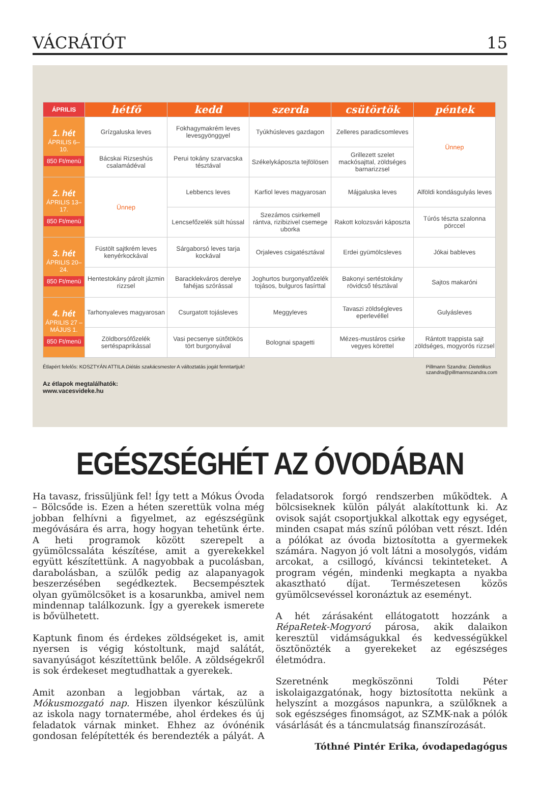VÁCRÁTÓT 15
| ÁPRILIS | hétfő | kedd | szerda | csütörtök | péntek |
| --- | --- | --- | --- | --- | --- |
| 1. hét ÁPRILIS 6–10. 850 Ft/menü | Grízgaluska leves | Fokhagymakrém leves levesgyönggyel | Tyúkhúsleves gazdagon | Zelleres paradicsomleves | Ünnep |
| | Bácskai Rizseshús csalamádéval | Perui tokány szarvacska tésztával | Székelykáposzta tejfölösen | Grillezett szelet mackósajttal, zöldséges barnarizzsel | |
| 2. hét ÁPRILIS 13–17. 850 Ft/menü | Ünnep | Lebbencs leves | Karfiol leves magyarosan | Májgaluska leves | Alföldi kondásgulyás leves |
| | | Lencsefőzelék sült hússal | Szezámos csirkemell rántva, rizibizivel csemege uborka | Rakott kolozsvári káposzta | Túrós tészta szalonna pörccel |
| 3. hét ÁPRILIS 20–24. 850 Ft/menü | Füstölt sajtkrém leves kenyérkockával | Sárgaborsó leves tarja kockával | Orjaleves csigatésztával | Erdei gyümölcsleves | Jókai bableves |
| | Hentestokány párolt jázmin rizzsel | Baracklekváros derelye fahéjas szórással | Joghurtos burgonyafőzelék tojásos, bulguros fasírttal | Bakonyi sertéstokány rövidcső tésztával | Sajtos makaróni |
| 4. hét ÁPRILIS 27 – MÁJUS 1. 850 Ft/menü | Tarhonyaleves magyarosan | Csurgatott tojásleves | Meggyleves | Tavaszi zöldségleves eperlevéllel | Gulyásleves |
| | Zöldborsófőzelék sertéspaprikással | Vasi pecsenye sütőtökös tört burgonyával | Bolognai spagetti | Mézes-mustáros csirke vegyes körettel | Rántott trappista sajt zöldséges, mogyorós rizzsel |
Étlapért felelős: KOSZTYÁN ATTILA Diétás szakácsmester A változtatás jogát fenntartjuk! Pillmann Szandra: Dietetikus
szandra@pillmannszandra.com
Az étlapok megtalálhatók:
www.vacesvideke.hu
EGÉSZSÉGHÉT AZ ÓVODÁBAN
Ha tavasz, frissüljünk fel! Így tett a Mókus Óvoda – Bölcsőde is. Ezen a héten szerettük volna még jobban felhívni a figyelmet, az egészségünk megóvására és arra, hogy hogyan tehetünk érte. A heti programok között szerepelt a gyümölcssaláta készítése, amit a gyerekekkel együtt készítettünk. A nagyobbak a pucolásban, darabolásban, a szülők pedig az alapanyagok beszerzésében segédkeztek. Becsempésztek olyan gyümölcsöket is a kosarunkba, amivel nem mindennap találkozunk. Így a gyerekek ismerete is bővülhetett.
Kaptunk finom és érdekes zöldségeket is, amit nyersen is végig kóstoltunk, majd salátát, savanyúságot készítettünk belőle. A zöldségekről is sok érdekeset megtudhattak a gyerekek.
Amit azonban a legjobban vártak, az a Mókusmozgató nap. Hiszen ilyenkor készülünk az iskola nagy tornatermébe, ahol érdekes és új feladatok várnak minket. Ehhez az óvónénik gondosan felépítették és berendezték a pályát. A feladatsorok forgó rendszerben működtek. A bölcsiseknek külön pályát alakítottunk ki. Az ovisok saját csoportjukkal alkottak egy egységet, minden csapat más színű pólóban vett részt. Idén a pólókat az óvoda biztosította a gyermekek számára. Nagyon jó volt látni a mosolygós, vidám arcokat, a csillogó, kíváncsi tekinteteket. A program végén, mindenki megkapta a nyakba akasztható díjat. Természetesen közös gyümölcsevéssel koronáztuk az eseményt.
A hét zárásaként ellátogatott hozzánk a RépaRetek-Mogyoró párosa, akik dalaikon keresztül vidámságukkal és kedvességükkel ösztönözték a gyerekeket az egészséges életmódra.
Szeretnénk megköszönni Toldi Péter iskolaigazgatónak, hogy biztosította nekünk a helyszínt a mozgásos napunkra, a szülőknek a sok egészséges finomságot, az SZMK-nak a pólók vásárlását és a táncmulatság finanszírozását.
Tóthné Pintér Erika, óvodapedagógus